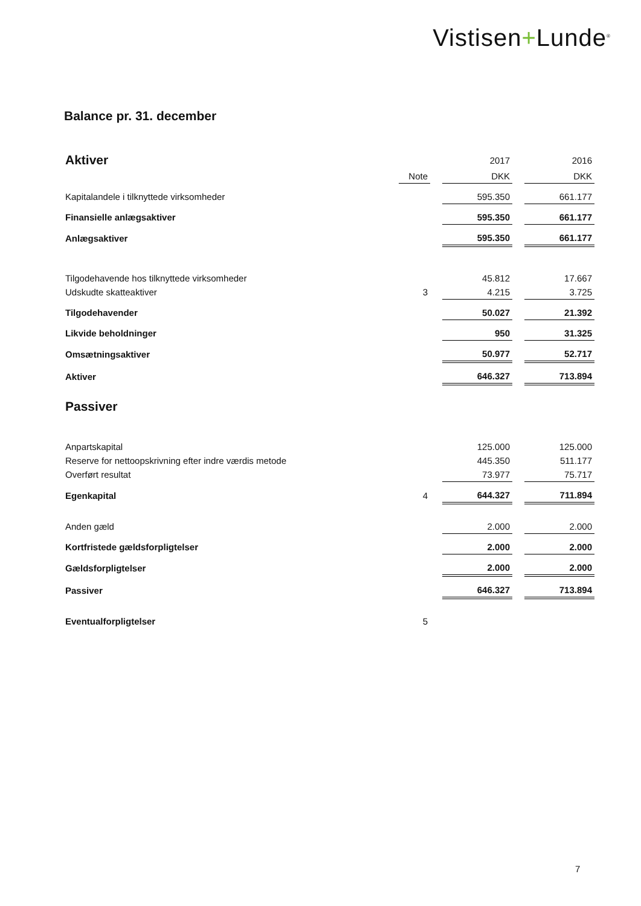Vistisen+Lunde<sup>®</sup>
Balance pr. 31. december
| Aktiver | | | 2017 | | 2016 |
| | Note | | DKK | | DKK |
| Kapitalandele i tilknyttede virksomheder | | | 595.350 | | 661.177 |
| Finansielle anlægsaktiver | | | 595.350 | | 661.177 |
| Anlægsaktiver | | | 595.350 | | 661.177 |
| Tilgodehavende hos tilknyttede virksomheder | | | 45.812 | | 17.667 |
| Udskudte skatteaktiver | 3 | | 4.215 | | 3.725 |
| Tilgodehavender | | | 50.027 | | 21.392 |
| Likvide beholdninger | | | 950 | | 31.325 |
| Omsætningsaktiver | | | 50.977 | | 52.717 |
| Aktiver | | | 646.327 | | 713.894 |
| Passiver | | | | | |
| Anpartskapital | | | 125.000 | | 125.000 |
| Reserve for nettoopskrivning efter indre værdis metode | | | 445.350 | | 511.177 |
| Overført resultat | | | 73.977 | | 75.717 |
| Egenkapital | 4 | | 644.327 | | 711.894 |
| Anden gæld | | | 2.000 | | 2.000 |
| Kortfristede gældsforpligtelser | | | 2.000 | | 2.000 |
| Gældsforpligtelser | | | 2.000 | | 2.000 |
| Passiver | | | 646.327 | | 713.894 |
| Eventualforpligtelser | 5 | | | | |
7